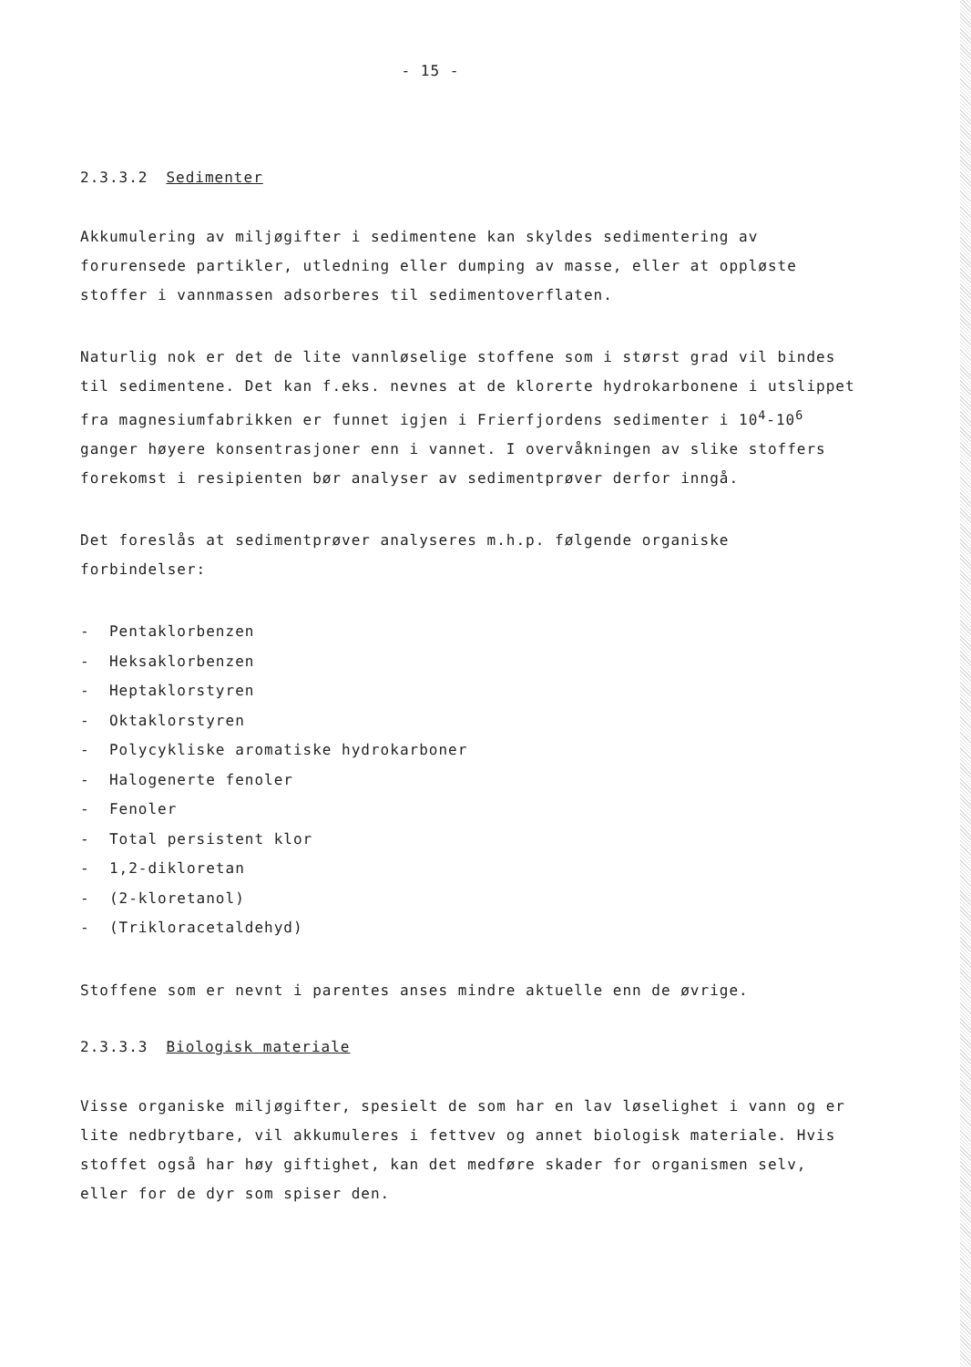- 15 -
2.3.3.2 Sedimenter
Akkumulering av miljøgifter i sedimentene kan skyldes sedimentering av forurensede partikler, utledning eller dumping av masse, eller at oppløste stoffer i vannmassen adsorberes til sedimentoverflaten.
Naturlig nok er det de lite vannløselige stoffene som i størst grad vil bindes til sedimentene. Det kan f.eks. nevnes at de klorerte hydrokarbonene i utslippet fra magnesiumfabrikken er funnet igjen i Frierfjordens sedimenter i 10<sup>4</sup>-10<sup>6</sup> ganger høyere konsentrasjoner enn i vannet. I overvåkningen av slike stoffers forekomst i resipienten bør analyser av sedimentprøver derfor inngå.
Det foreslås at sedimentprøver analyseres m.h.p. følgende organiske forbindelser:
- Pentaklorbenzen
- Heksaklorbenzen
- Heptaklorstyren
- Oktaklorstyren
- Polycykliske aromatiske hydrokarboner
- Halogenerte fenoler
- Fenoler
- Total persistent klor
- 1,2-dikloretan
- (2-kloretanol)
- (Trikloracetaldehyd)
Stoffene som er nevnt i parentes anses mindre aktuelle enn de øvrige.
2.3.3.3 Biologisk materiale
Visse organiske miljøgifter, spesielt de som har en lav løselighet i vann og er lite nedbrytbare, vil akkumuleres i fettvev og annet biologisk materiale. Hvis stoffet også har høy giftighet, kan det medføre skader for organismen selv, eller for de dyr som spiser den.